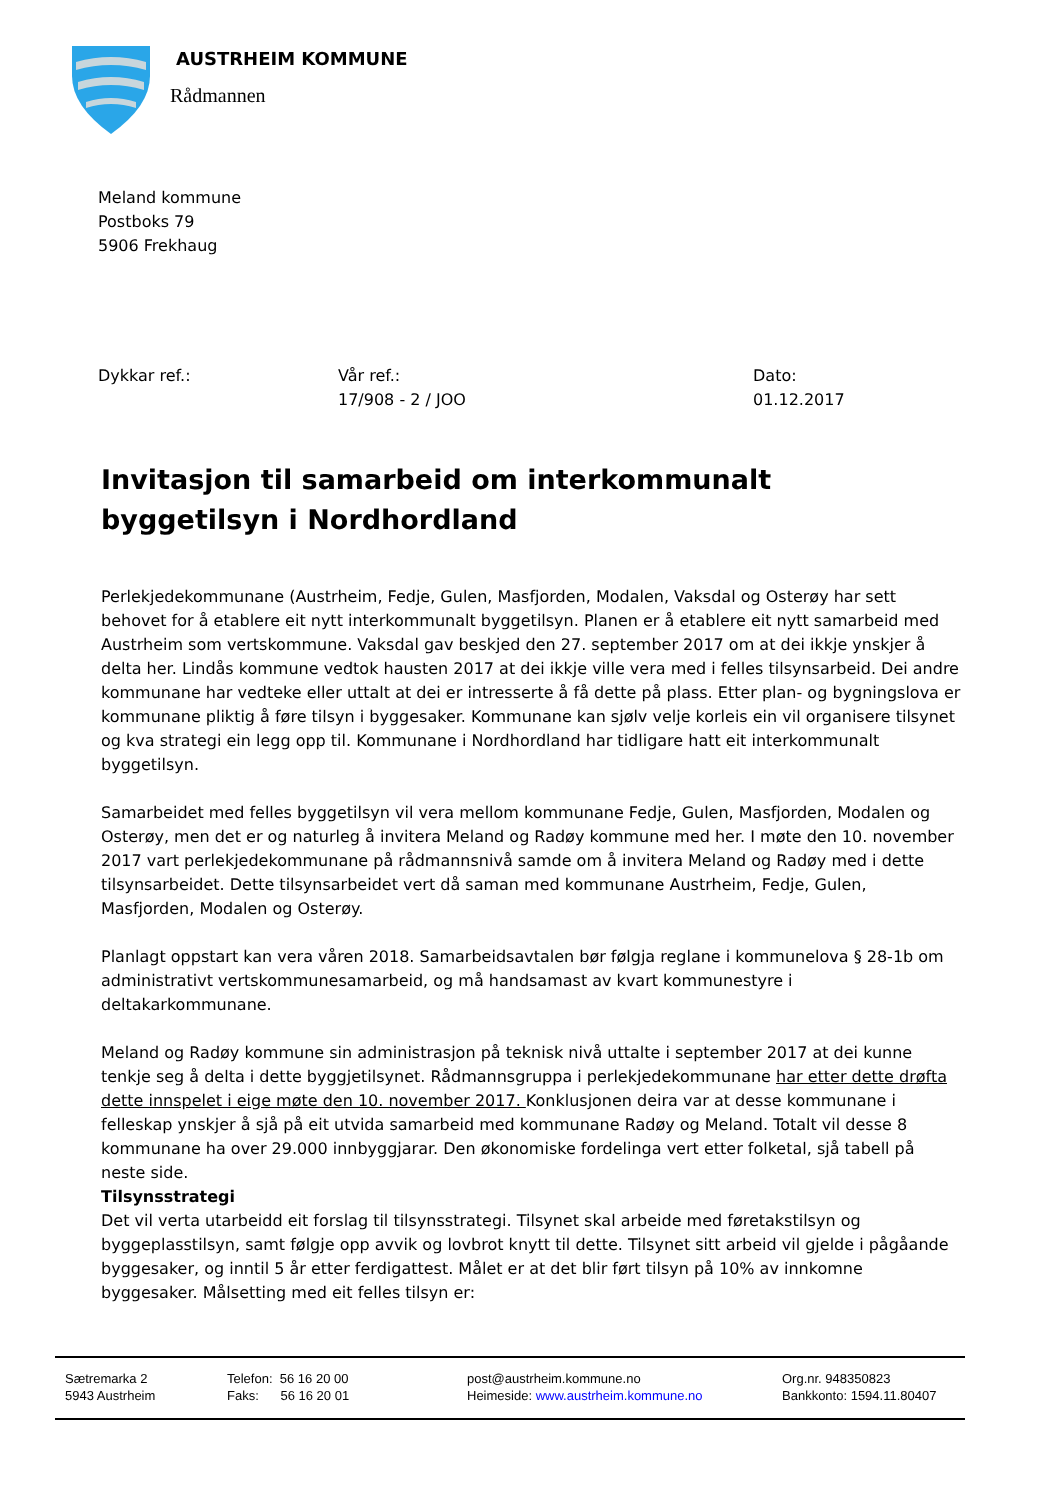AUSTRHEIM KOMMUNE
Rådmannen
Meland kommune
Postboks 79
5906 Frekhaug
Dykkar ref.: Vår ref.:
17/908 - 2 / JOO
Dato:
01.12.2017
Invitasjon til samarbeid om interkommunalt byggetilsyn i Nordhordland
Perlekjedekommunane (Austrheim, Fedje, Gulen, Masfjorden, Modalen, Vaksdal og Osterøy har sett behovet for å etablere eit nytt interkommunalt byggetilsyn. Planen er å etablere eit nytt samarbeid med Austrheim som vertskommune. Vaksdal gav beskjed den 27. september 2017 om at dei ikkje ynskjer å delta her. Lindås kommune vedtok hausten 2017 at dei ikkje ville vera med i felles tilsynsarbeid. Dei andre kommunane har vedteke eller uttalt at dei er intresserte å få dette på plass. Etter plan- og bygningslova er kommunane pliktig å føre tilsyn i byggesaker. Kommunane kan sjølv velje korleis ein vil organisere tilsynet og kva strategi ein legg opp til. Kommunane i Nordhordland har tidligare hatt eit interkommunalt byggetilsyn.
Samarbeidet med felles byggetilsyn vil vera mellom kommunane Fedje, Gulen, Masfjorden, Modalen og Osterøy, men det er og naturleg å invitera Meland og Radøy kommune med her. I møte den 10. november 2017 vart perlekjedekommunane på rådmannsnivå samde om å invitera Meland og Radøy med i dette tilsynsarbeidet. Dette tilsynsarbeidet vert då saman med kommunane Austrheim, Fedje, Gulen, Masfjorden, Modalen og Osterøy.
Planlagt oppstart kan vera våren 2018. Samarbeidsavtalen bør følgja reglane i kommunelova § 28-1b om administrativt vertskommunesamarbeid, og må handsamast av kvart kommunestyre i deltakarkommunane.
Meland og Radøy kommune sin administrasjon på teknisk nivå uttalte i september 2017 at dei kunne tenkje seg å delta i dette byggjetilsynet. Rådmannsgruppa i perlekjedekommunane har etter dette drøfta dette innspelet i eige møte den 10. november 2017. Konklusjonen deira var at desse kommunane i felleskap ynskjer å sjå på eit utvida samarbeid med kommunane Radøy og Meland. Totalt vil desse 8 kommunane ha over 29.000 innbyggjarar. Den økonomiske fordelinga vert etter folketal, sjå tabell på neste side.
Tilsynsstrategi
Det vil verta utarbeidd eit forslag til tilsynsstrategi. Tilsynet skal arbeide med føretakstilsyn og byggeplasstilsyn, samt følgje opp avvik og lovbrot knytt til dette. Tilsynet sitt arbeid vil gjelde i pågåande byggesaker, og inntil 5 år etter ferdigattest. Målet er at det blir ført tilsyn på 10% av innkomne byggesaker. Målsetting med eit felles tilsyn er:
Sætremarka 2
5943 Austrheim
Telefon: 56 16 20 00
Faks: 56 16 20 01
post@austrheim.kommune.no
Heimeside: www.austrheim.kommune.no
Org.nr. 948350823
Bankkonto: 1594.11.80407